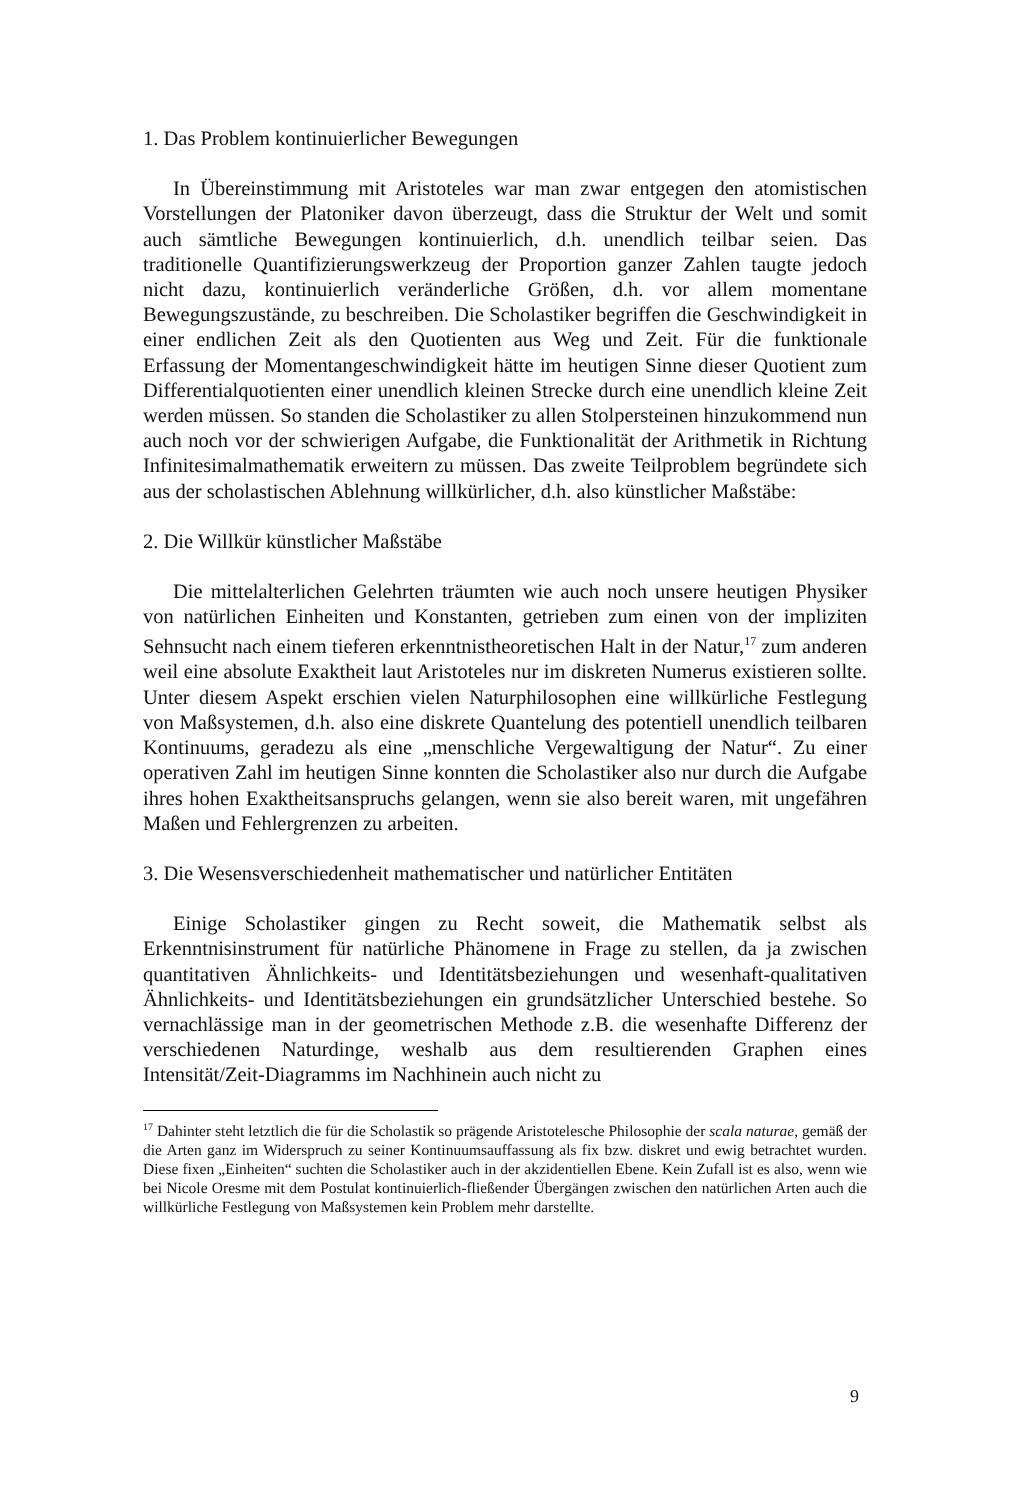1. Das Problem kontinuierlicher Bewegungen
In Übereinstimmung mit Aristoteles war man zwar entgegen den atomistischen Vorstellungen der Platoniker davon überzeugt, dass die Struktur der Welt und somit auch sämtliche Bewegungen kontinuierlich, d.h. unendlich teilbar seien. Das traditionelle Quantifizierungswerkzeug der Proportion ganzer Zahlen taugte jedoch nicht dazu, kontinuierlich veränderliche Größen, d.h. vor allem momentane Bewegungszustände, zu beschreiben. Die Scholastiker begriffen die Geschwindigkeit in einer endlichen Zeit als den Quotienten aus Weg und Zeit. Für die funktionale Erfassung der Momentangeschwindigkeit hätte im heutigen Sinne dieser Quotient zum Differentialquotienten einer unendlich kleinen Strecke durch eine unendlich kleine Zeit werden müssen. So standen die Scholastiker zu allen Stolpersteinen hinzukommend nun auch noch vor der schwierigen Aufgabe, die Funktionalität der Arithmetik in Richtung Infinitesimalmathematik erweitern zu müssen. Das zweite Teilproblem begründete sich aus der scholastischen Ablehnung willkürlicher, d.h. also künstlicher Maßstäbe:
2. Die Willkür künstlicher Maßstäbe
Die mittelalterlichen Gelehrten träumten wie auch noch unsere heutigen Physiker von natürlichen Einheiten und Konstanten, getrieben zum einen von der impliziten Sehnsucht nach einem tieferen erkenntnistheoretischen Halt in der Natur,<sup>17</sup> zum anderen weil eine absolute Exaktheit laut Aristoteles nur im diskreten Numerus existieren sollte. Unter diesem Aspekt erschien vielen Naturphilosophen eine willkürliche Festlegung von Maßsystemen, d.h. also eine diskrete Quantelung des potentiell unendlich teilbaren Kontinuums, geradezu als eine „menschliche Vergewaltigung der Natur“. Zu einer operativen Zahl im heutigen Sinne konnten die Scholastiker also nur durch die Aufgabe ihres hohen Exaktheitsanspruchs gelangen, wenn sie also bereit waren, mit ungefähren Maßen und Fehlergrenzen zu arbeiten.
3. Die Wesensverschiedenheit mathematischer und natürlicher Entitäten
Einige Scholastiker gingen zu Recht soweit, die Mathematik selbst als Erkenntnisinstrument für natürliche Phänomene in Frage zu stellen, da ja zwischen quantitativen Ähnlichkeits- und Identitätsbeziehungen und wesenhaft-qualitativen Ähnlichkeits- und Identitätsbeziehungen ein grundsätzlicher Unterschied bestehe. So vernachlässige man in der geometrischen Methode z.B. die wesenhafte Differenz der verschiedenen Naturdinge, weshalb aus dem resultierenden Graphen eines Intensität/Zeit-Diagramms im Nachhinein auch nicht zu
<sup>17</sup> Dahinter steht letztlich die für die Scholastik so prägende Aristotelesche Philosophie der scala naturae, gemäß der die Arten ganz im Widerspruch zu seiner Kontinuumsauffassung als fix bzw. diskret und ewig betrachtet wurden. Diese fixen „Einheiten“ suchten die Scholastiker auch in der akzidentiellen Ebene. Kein Zufall ist es also, wenn wie bei Nicole Oresme mit dem Postulat kontinuierlich-fließender Übergängen zwischen den natürlichen Arten auch die willkürliche Festlegung von Maßsystemen kein Problem mehr darstellte.
9